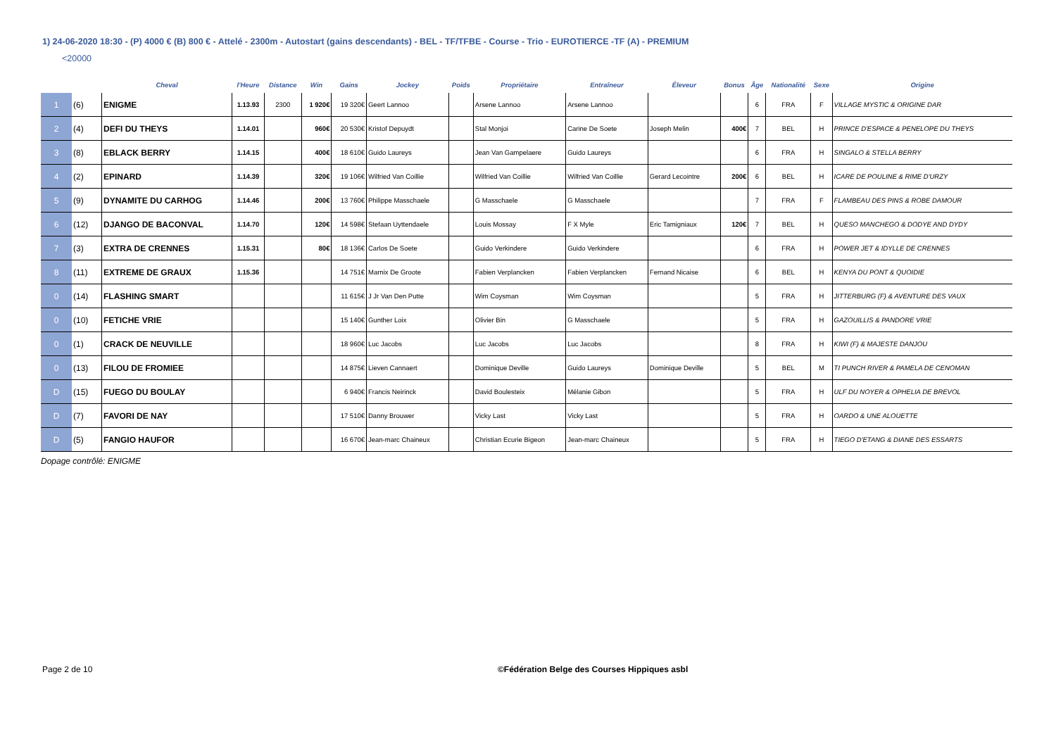1) 24-06-2020 18:30 - (P) 4000 € (B) 800 € - Attelé - 2300m - Autostart (gains descendants) - BEL - TF/TFBE - Course - Trio - EUROTIERCE -TF (A) - PREMIUM
<20000
| | | Cheval | l'Heure | Distance | Win | Gains | Jockey | Poids | Propriétaire | Entraîneur | Éleveur | Bonus | Âge | Nationalité | Sexe | Origine |
| --- | --- | --- | --- | --- | --- | --- | --- | --- | --- | --- | --- | --- | --- | --- | --- | --- |
| 1 | (6) | ENIGME | 1.13.93 | 2300 | 1 920€ | 19 320€ | Geert Lannoo | | Arsene Lannoo | Arsene Lannoo | | | 6 | FRA | F | VILLAGE MYSTIC & ORIGINE DAR |
| 2 | (4) | DEFI DU THEYS | 1.14.01 | | 960€ | 20 530€ | Kristof Depuydt | | Stal Monjoi | Carine De Soete | Joseph Melin | 400€ | 7 | BEL | H | PRINCE D'ESPACE & PENELOPE DU THEYS |
| 3 | (8) | EBLACK BERRY | 1.14.15 | | 400€ | 18 610€ | Guido Laureys | | Jean Van Gampelaere | Guido Laureys | | | 6 | FRA | H | SINGALO & STELLA BERRY |
| 4 | (2) | EPINARD | 1.14.39 | | 320€ | 19 106€ | Wilfried Van Coillie | | Wilfried Van Coillie | Wilfried Van Coillie | Gerard Lecointre | 200€ | 6 | BEL | H | ICARE DE POULINE & RIME D'URZY |
| 5 | (9) | DYNAMITE DU CARHOG | 1.14.46 | | 200€ | 13 760€ | Philippe Masschaele | | G Masschaele | G Masschaele | | | 7 | FRA | F | FLAMBEAU DES PINS & ROBE DAMOUR |
| 6 | (12) | DJANGO DE BACONVAL | 1.14.70 | | 120€ | 14 598€ | Stefaan Uyttendaele | | Louis Mossay | F X Myle | Eric Tamigniaux | 120€ | 7 | BEL | H | QUESO MANCHEGO & DODYE AND DYDY |
| 7 | (3) | EXTRA DE CRENNES | 1.15.31 | | 80€ | 18 136€ | Carlos De Soete | | Guido Verkindere | Guido Verkindere | | | 6 | FRA | H | POWER JET & IDYLLE DE CRENNES |
| 8 | (11) | EXTREME DE GRAUX | 1.15.36 | | | 14 751€ | Marnix De Groote | | Fabien Verplancken | Fabien Verplancken | Fernand Nicaise | | 6 | BEL | H | KENYA DU PONT & QUOIDIE |
| 0 | (14) | FLASHING SMART | | | | 11 615€ | J Jr Van Den Putte | | Wim Coysman | Wim Coysman | | | 5 | FRA | H | JITTERBURG (F) & AVENTURE DES VAUX |
| 0 | (10) | FETICHE VRIE | | | | 15 140€ | Gunther Loix | | Olivier Bin | G Masschaele | | | 5 | FRA | H | GAZOUILLIS & PANDORE VRIE |
| 0 | (1) | CRACK DE NEUVILLE | | | | 18 960€ | Luc Jacobs | | Luc Jacobs | Luc Jacobs | | | 8 | FRA | H | KIWI (F) & MAJESTE DANJOU |
| 0 | (13) | FILOU DE FROMIEE | | | | 14 875€ | Lieven Cannaert | | Dominique Deville | Guido Laureys | Dominique Deville | | 5 | BEL | M | TI PUNCH RIVER & PAMELA DE CENOMAN |
| D | (15) | FUEGO DU BOULAY | | | | 6 940€ | Francis Neirinck | | David Boulesteix | Mélanie Gibon | | | 5 | FRA | H | ULF DU NOYER & OPHELIA DE BREVOL |
| D | (7) | FAVORI DE NAY | | | | 17 510€ | Danny Brouwer | | Vicky Last | Vicky Last | | | 5 | FRA | H | OARDO & UNE ALOUETTE |
| D | (5) | FANGIO HAUFOR | | | | 16 670€ | Jean-marc Chaineux | | Christian Ecurie Bigeon | Jean-marc Chaineux | | | 5 | FRA | H | TIEGO D'ETANG & DIANE DES ESSARTS |
Dopage contrôlé: ENIGME
Page 2 de 10 ©Fédération Belge des Courses Hippiques asbl